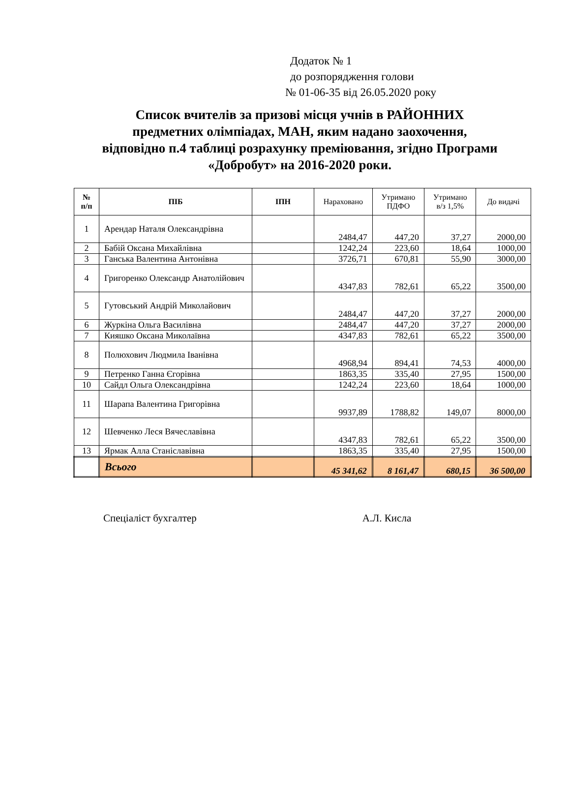Додаток № 1
до розпорядження голови
№ 01-06-35 від 26.05.2020 року
Список вчителів за призові місця учнів в РАЙОННИХ
предметних олімпіадах, МАН, яким надано заохочення,
відповідно п.4 таблиці розрахунку преміювання, згідно Програми
«Добробут» на 2016-2020 роки.
| № п/п | ПІБ | ІПН | Нараховано | Утримано ПДФО | Утримано в/з 1,5% | До видачі |
| --- | --- | --- | --- | --- | --- | --- |
| 1 | Арендар Наталя Олександрівна | | 2484,47 | 447,20 | 37,27 | 2000,00 |
| 2 | Бабій Оксана Михайлівна | | 1242,24 | 223,60 | 18,64 | 1000,00 |
| 3 | Ганська Валентина Антонівна | | 3726,71 | 670,81 | 55,90 | 3000,00 |
| 4 | Григоренко Олександр Анатолійович | | 4347,83 | 782,61 | 65,22 | 3500,00 |
| 5 | Гутовський Андрій Миколайович | | 2484,47 | 447,20 | 37,27 | 2000,00 |
| 6 | Журкіна Ольга Василівна | | 2484,47 | 447,20 | 37,27 | 2000,00 |
| 7 | Кияшко Оксана Миколаївна | | 4347,83 | 782,61 | 65,22 | 3500,00 |
| 8 | Полюхович Людмила Іванівна | | 4968,94 | 894,41 | 74,53 | 4000,00 |
| 9 | Петренко Ганна Єгорівна | | 1863,35 | 335,40 | 27,95 | 1500,00 |
| 10 | Сайдл Ольга Олександрівна | | 1242,24 | 223,60 | 18,64 | 1000,00 |
| 11 | Шарапа Валентина Григорівна | | 9937,89 | 1788,82 | 149,07 | 8000,00 |
| 12 | Шевченко Леся Вячеславівна | | 4347,83 | 782,61 | 65,22 | 3500,00 |
| 13 | Ярмак Алла Станіславівна | | 1863,35 | 335,40 | 27,95 | 1500,00 |
| | Всього | | 45 341,62 | 8 161,47 | 680,15 | 36 500,00 |
Спеціаліст бухгалтер А.Л. Кисла